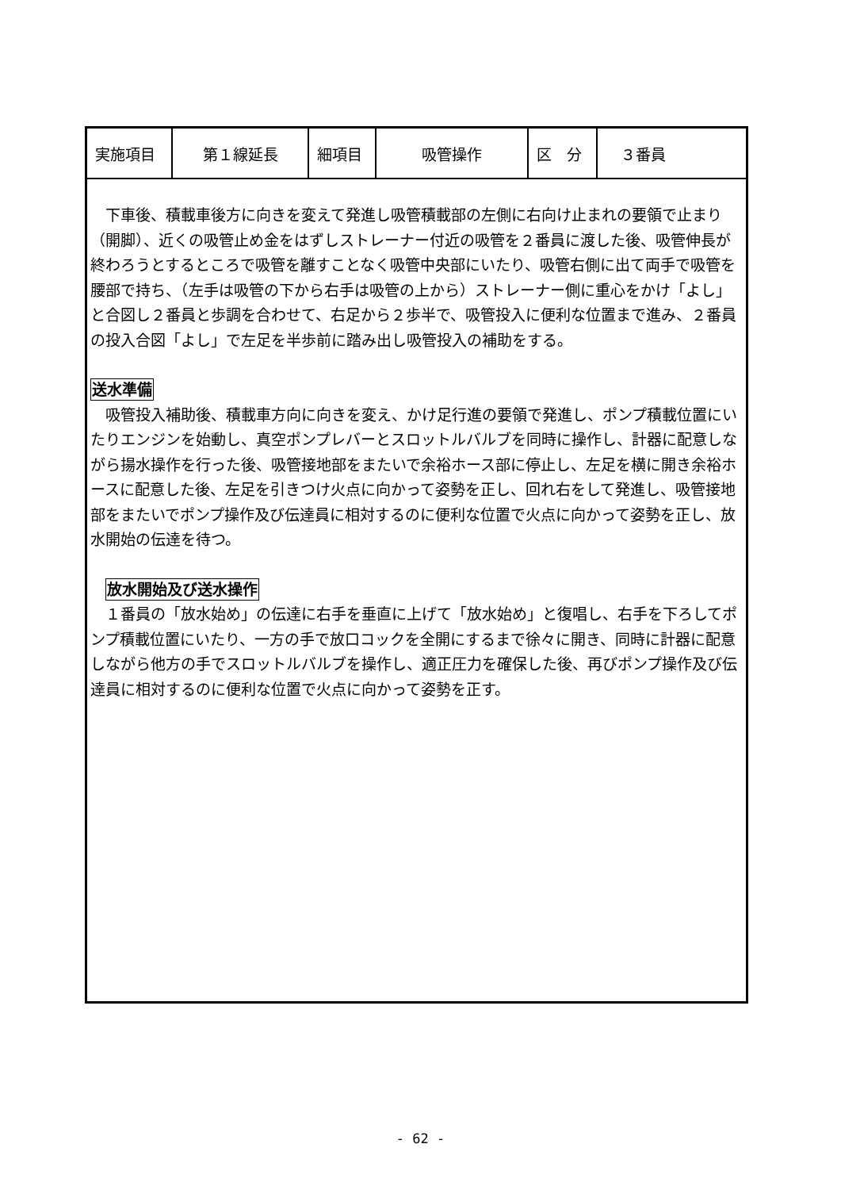| 実施項目 | 第１線延長 | 細項目 | 吸管操作 | 区 分 | ３番員 |
　下車後、積載車後方に向きを変えて発進し吸管積載部の左側に右向け止まれの要領で止まり（開脚）、近くの吸管止め金をはずしストレーナー付近の吸管を２番員に渡した後、吸管伸長が終わろうとするところで吸管を離すことなく吸管中央部にいたり、吸管右側に出て両手で吸管を腰部で持ち、（左手は吸管の下から右手は吸管の上から）ストレーナー側に重心をかけ「よし」と合図し２番員と歩調を合わせて、右足から２歩半で、吸管投入に便利な位置まで進み、２番員の投入合図「よし」で左足を半歩前に踏み出し吸管投入の補助をする。
送水準備
　吸管投入補助後、積載車方向に向きを変え、かけ足行進の要領で発進し、ポンプ積載位置にいたりエンジンを始動し、真空ポンプレバーとスロットルバルブを同時に操作し、計器に配意しながら揚水操作を行った後、吸管接地部をまたいで余裕ホース部に停止し、左足を横に開き余裕ホースに配意した後、左足を引きつけ火点に向かって姿勢を正し、回れ右をして発進し、吸管接地部をまたいでポンプ操作及び伝達員に相対するのに便利な位置で火点に向かって姿勢を正し、放水開始の伝達を待つ。
　放水開始及び送水操作
　１番員の「放水始め」の伝達に右手を垂直に上げて「放水始め」と復唱し、右手を下ろしてポンプ積載位置にいたり、一方の手で放口コックを全開にするまで徐々に開き、同時に計器に配意しながら他方の手でスロットルバルブを操作し、適正圧力を確保した後、再びポンプ操作及び伝達員に相対するのに便利な位置で火点に向かって姿勢を正す。
- 62 -